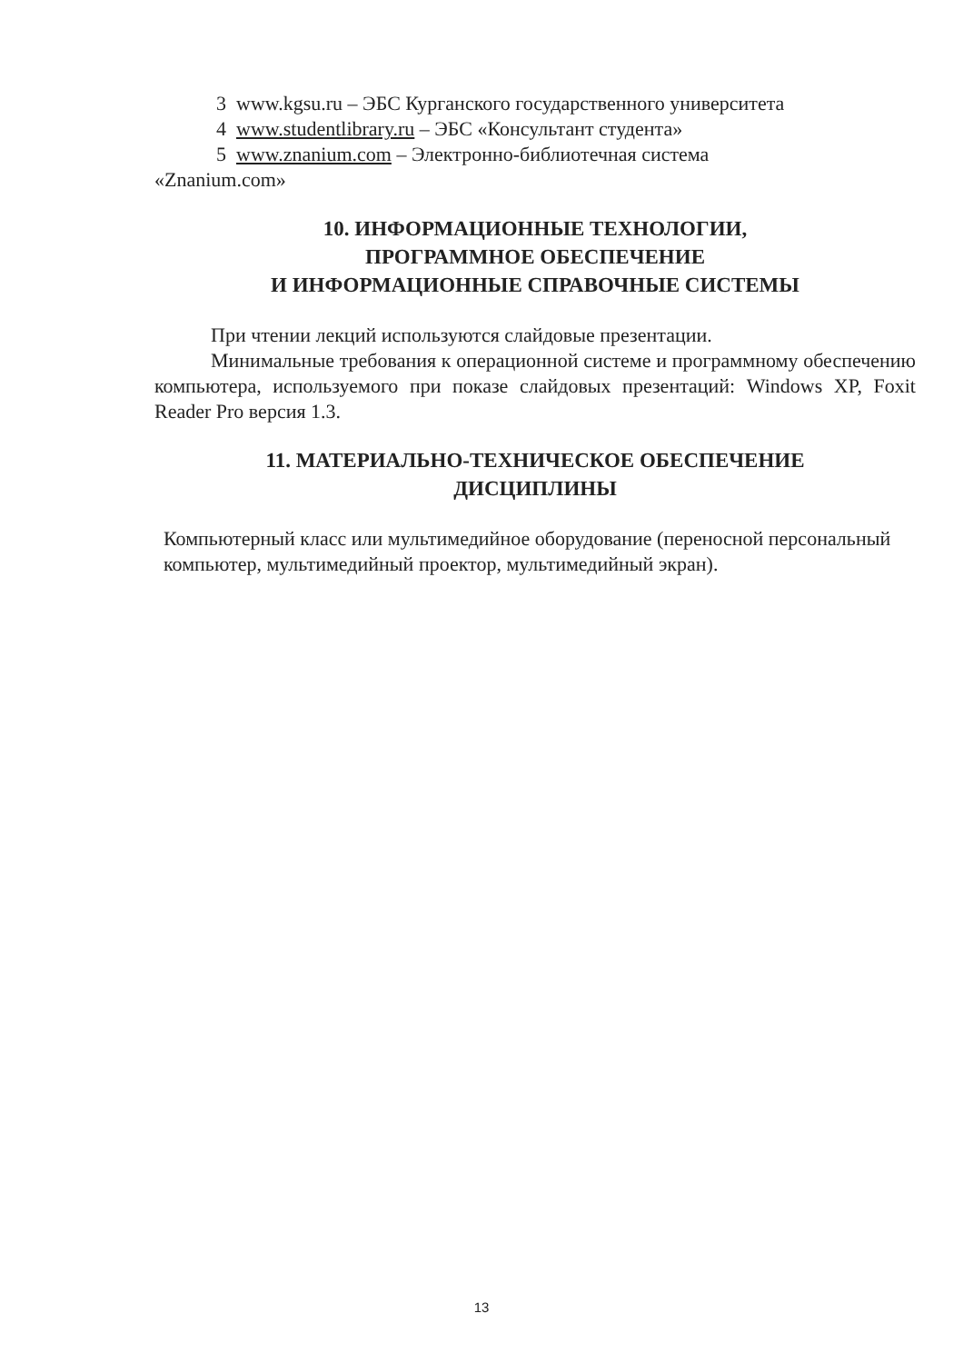3 www.kgsu.ru – ЭБС Курганского государственного университета
4 www.studentlibrary.ru – ЭБС «Консультант студента»
5 www.znanium.com – Электронно-библиотечная система
«Znanium.com»
10. ИНФОРМАЦИОННЫЕ ТЕХНОЛОГИИ,
ПРОГРАММНОЕ ОБЕСПЕЧЕНИЕ
И ИНФОРМАЦИОННЫЕ СПРАВОЧНЫЕ СИСТЕМЫ
При чтении лекций используются слайдовые презентации.
Минимальные требования к операционной системе и программному обеспечению компьютера, используемого при показе слайдовых презентаций: Windows XP, Foxit Reader Pro версия 1.3.
11. МАТЕРИАЛЬНО-ТЕХНИЧЕСКОЕ ОБЕСПЕЧЕНИЕ
ДИСЦИПЛИНЫ
Компьютерный класс или мультимедийное оборудование (переносной персональный компьютер, мультимедийный проектор, мультимедийный экран).
13